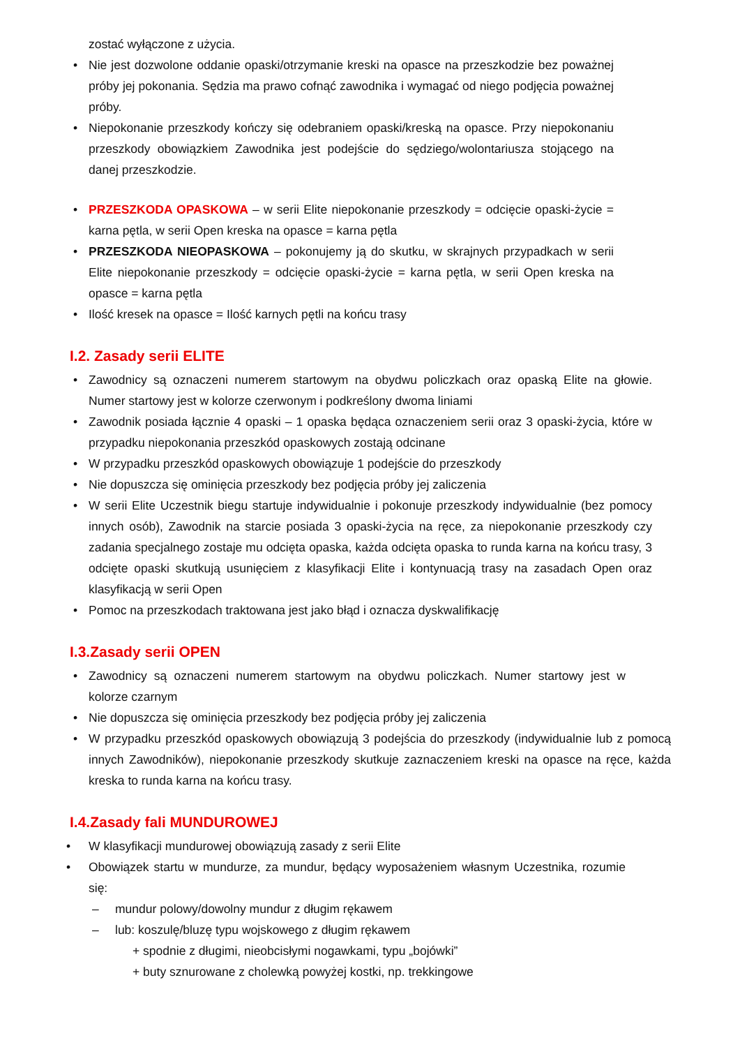zostać wyłączone z użycia.
• Nie jest dozwolone oddanie opaski/otrzymanie kreski na opasce na przeszkodzie bez poważnej próby jej pokonania. Sędzia ma prawo cofnąć zawodnika i wymagać od niego podjęcia poważnej próby.
• Niepokonanie przeszkody kończy się odebraniem opaski/kreską na opasce. Przy niepokonaniu przeszkody obowiązkiem Zawodnika jest podejście do sędziego/wolontariusza stojącego na danej przeszkodzie.
• PRZESZKODA OPASKOWA – w serii Elite niepokonanie przeszkody = odcięcie opaski-życie = karna pętla, w serii Open kreska na opasce = karna pętla
• PRZESZKODA NIEOPASKOWA – pokonujemy ją do skutku, w skrajnych przypadkach w serii Elite niepokonanie przeszkody = odcięcie opaski-życie = karna pętla, w serii Open kreska na opasce = karna pętla
• Ilość kresek na opasce = Ilość karnych pętli na końcu trasy
I.2. Zasady serii ELITE
• Zawodnicy są oznaczeni numerem startowym na obydwu policzkach oraz opaską Elite na głowie. Numer startowy jest w kolorze czerwonym i podkreślony dwoma liniami
• Zawodnik posiada łącznie 4 opaski – 1 opaska będąca oznaczeniem serii oraz 3 opaski-życia, które w przypadku niepokonania przeszkód opaskowych zostają odcinane
• W przypadku przeszkód opaskowych obowiązuje 1 podejście do przeszkody
• Nie dopuszcza się ominięcia przeszkody bez podjęcia próby jej zaliczenia
• W serii Elite Uczestnik biegu startuje indywidualnie i pokonuje przeszkody indywidualnie (bez pomocy innych osób), Zawodnik na starcie posiada 3 opaski-życia na ręce, za niepokonanie przeszkody czy zadania specjalnego zostaje mu odcięta opaska, każda odcięta opaska to runda karna na końcu trasy, 3 odcięte opaski skutkują usunięciem z klasyfikacji Elite i kontynuacją trasy na zasadach Open oraz klasyfikacją w serii Open
• Pomoc na przeszkodach traktowana jest jako błąd i oznacza dyskwalifikację
I.3.Zasady serii OPEN
• Zawodnicy są oznaczeni numerem startowym na obydwu policzkach. Numer startowy jest w kolorze czarnym
• Nie dopuszcza się ominięcia przeszkody bez podjęcia próby jej zaliczenia
• W przypadku przeszkód opaskowych obowiązują 3 podejścia do przeszkody (indywidualnie lub z pomocą innych Zawodników), niepokonanie przeszkody skutkuje zaznaczeniem kreski na opasce na ręce, każda kreska to runda karna na końcu trasy.
I.4.Zasady fali MUNDUROWEJ
• W klasyfikacji mundurowej obowiązują zasady z serii Elite
• Obowiązek startu w mundurze, za mundur, będący wyposażeniem własnym Uczestnika, rozumie się:
– mundur polowy/dowolny mundur z długim rękawem
– lub: koszulę/bluzę typu wojskowego z długim rękawem
+ spodnie z długimi, nieobcisłymi nogawkami, typu „bojówki”
+ buty sznurowane z cholewką powyżej kostki, np. trekkingowe